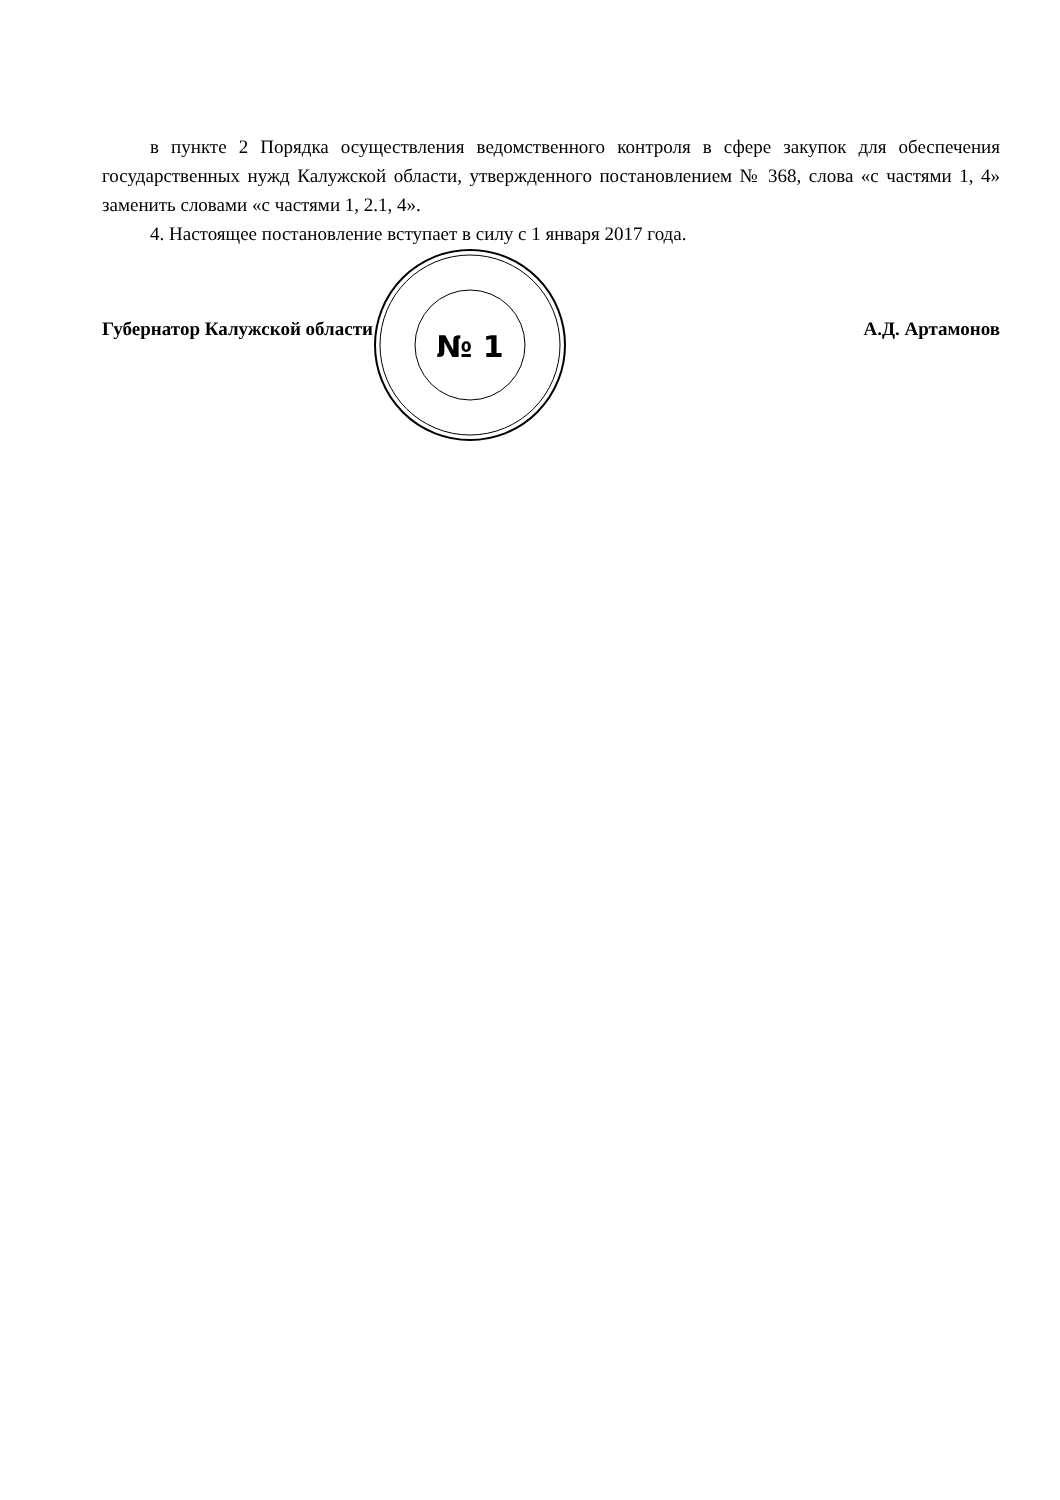в пункте 2 Порядка осуществления ведомственного контроля в сфере закупок для обеспечения государственных нужд Калужской области, утвержденного постановлением № 368, слова «с частями 1, 4» заменить словами «с частями 1, 2.1, 4».
4. Настоящее постановление вступает в силу с 1 января 2017 года.
№ 1
Губернатор Калужской области А.Д. Артамонов